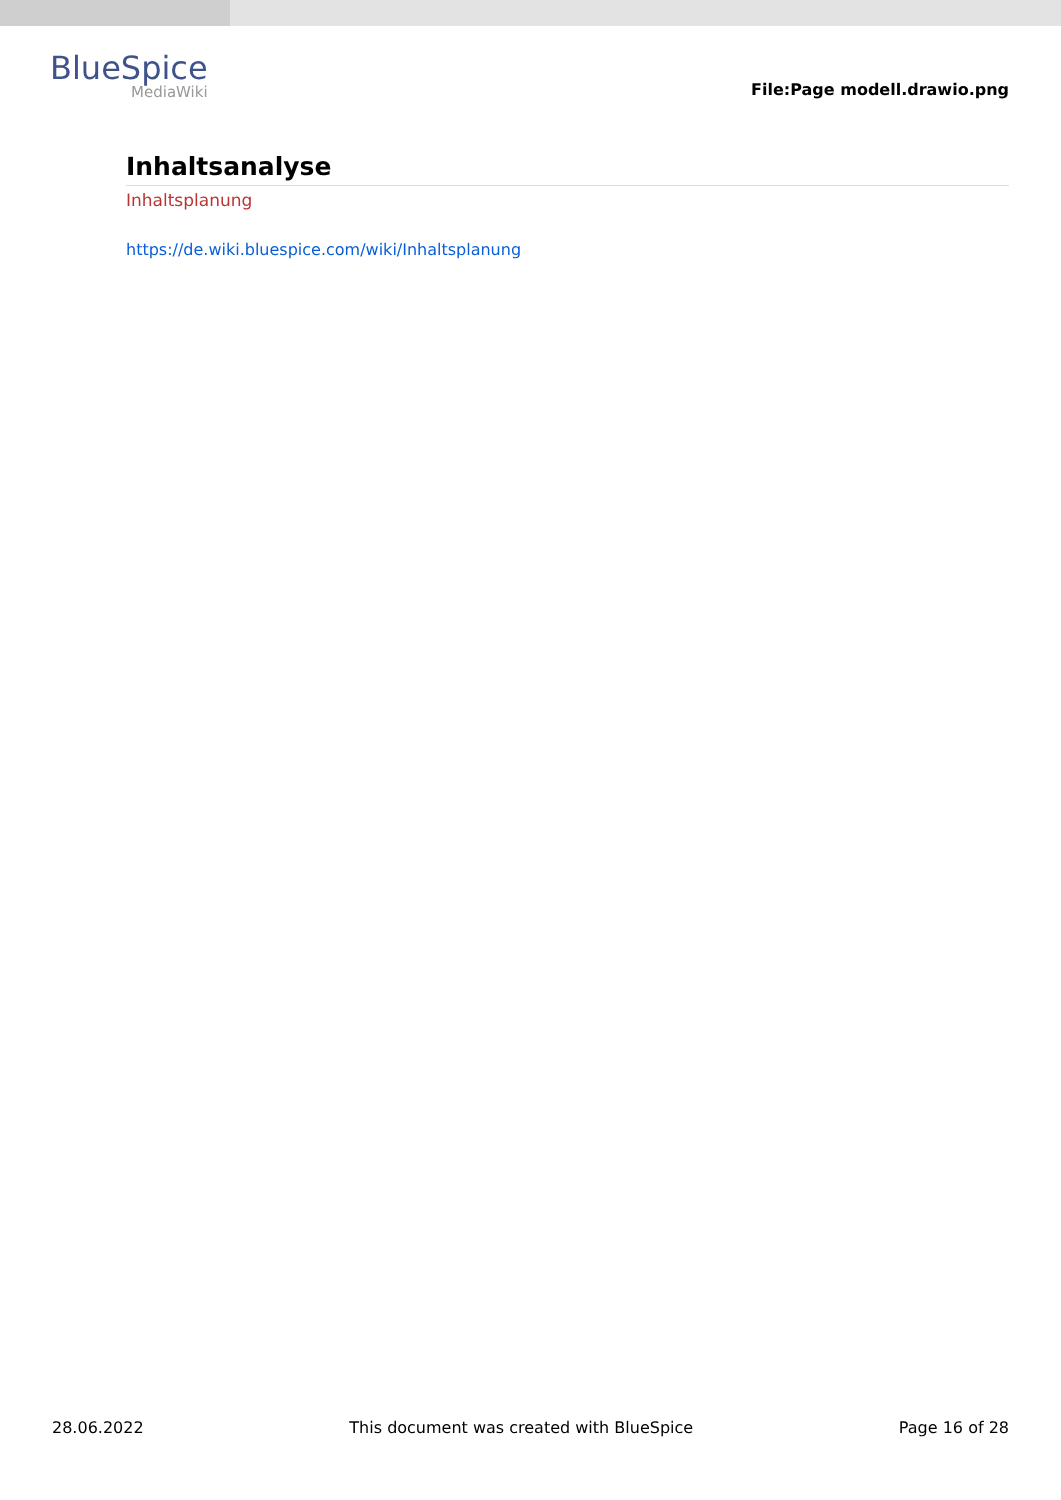BlueSpice
MediaWiki
File:Page modell.drawio.png
Inhaltsanalyse
Inhaltsplanung
https://de.wiki.bluespice.com/wiki/Inhaltsplanung
28.06.2022 This document was created with BlueSpice Page 16 of 28